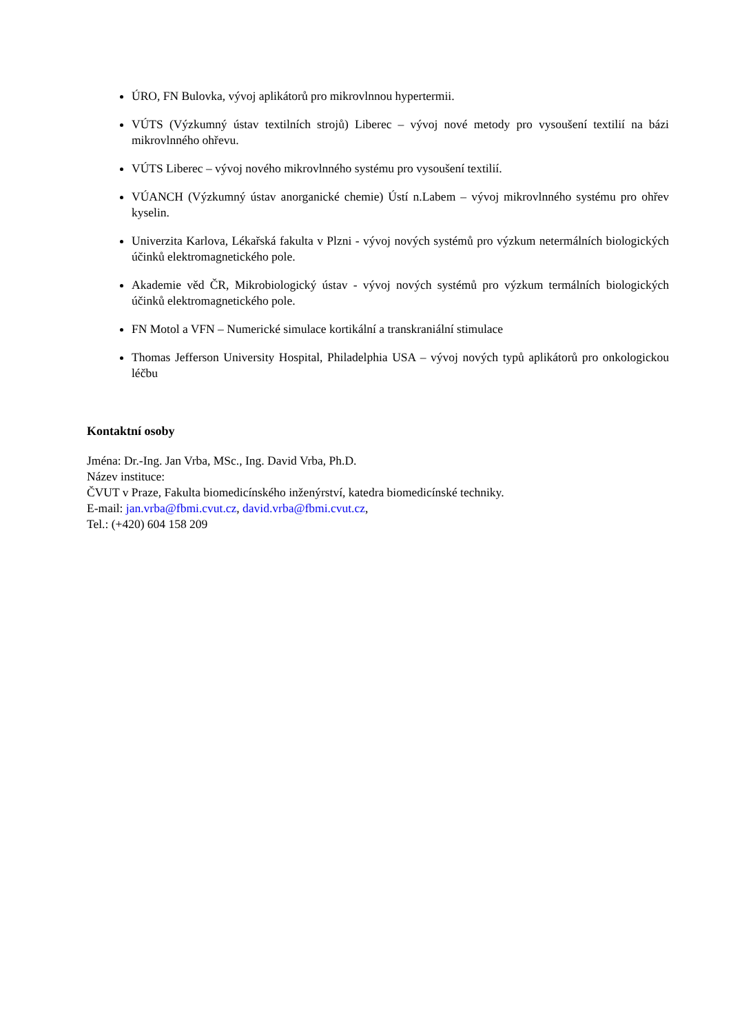ÚRO, FN Bulovka, vývoj aplikátorů pro mikrovlnnou hypertermii.
VÚTS (Výzkumný ústav textilních strojů) Liberec – vývoj nové metody pro vysoušení textilií na bázi mikrovlnného ohřevu.
VÚTS Liberec – vývoj nového mikrovlnného systému pro vysoušení textilií.
VÚANCH (Výzkumný ústav anorganické chemie) Ústí n.Labem – vývoj mikrovlnného systému pro ohřev kyselin.
Univerzita Karlova, Lékařská fakulta v Plzni - vývoj nových systémů pro výzkum netermálních biologických účinků elektromagnetického pole.
Akademie věd ČR, Mikrobiologický ústav - vývoj nových systémů pro výzkum termálních biologických účinků elektromagnetického pole.
FN Motol a VFN – Numerické simulace kortikální a transkraniální stimulace
Thomas Jefferson University Hospital, Philadelphia USA – vývoj nových typů aplikátorů pro onkologickou léčbu
Kontaktní osoby
Jména: Dr.-Ing. Jan Vrba, MSc., Ing. David Vrba, Ph.D.
Název instituce:
ČVUT v Praze, Fakulta biomedicínského inženýrství, katedra biomedicínské techniky.
E-mail: jan.vrba@fbmi.cvut.cz, david.vrba@fbmi.cvut.cz,
Tel.: (+420) 604 158 209